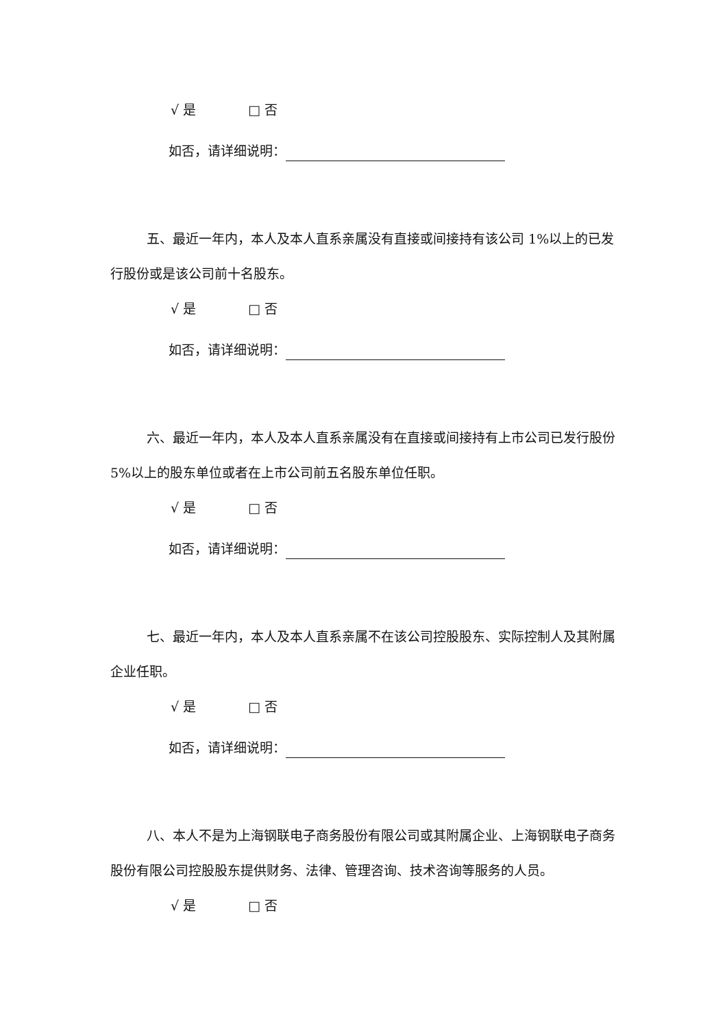√ 是 □ 否
如否，请详细说明：
五、最近一年内，本人及本人直系亲属没有直接或间接持有该公司 1%以上的已发行股份或是该公司前十名股东。
√ 是 □ 否
如否，请详细说明：
六、最近一年内，本人及本人直系亲属没有在直接或间接持有上市公司已发行股份 5%以上的股东单位或者在上市公司前五名股东单位任职。
√ 是 □ 否
如否，请详细说明：
七、最近一年内，本人及本人直系亲属不在该公司控股股东、实际控制人及其附属企业任职。
√ 是 □ 否
如否，请详细说明：
八、本人不是为上海钢联电子商务股份有限公司或其附属企业、上海钢联电子商务股份有限公司控股股东提供财务、法律、管理咨询、技术咨询等服务的人员。
√ 是 □ 否